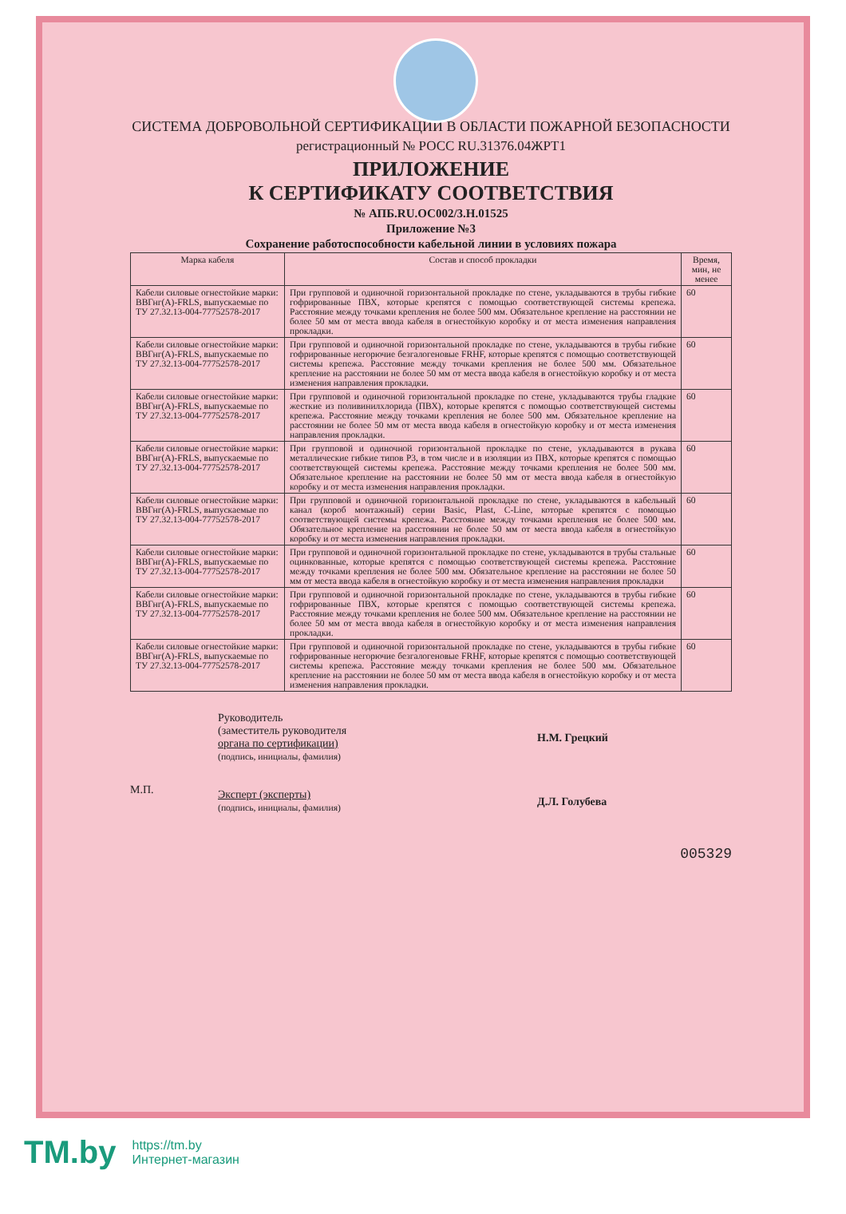СИСТЕМА ДОБРОВОЛЬНОЙ СЕРТИФИКАЦИИ В ОБЛАСТИ ПОЖАРНОЙ БЕЗОПАСНОСТИ
регистрационный № РОСС RU.31376.04ЖРТ1
ПРИЛОЖЕНИЕ
К СЕРТИФИКАТУ СООТВЕТСТВИЯ
№ АПБ.RU.ОС002/3.Н.01525
Приложение №3
Сохранение работоспособности кабельной линии в условиях пожара
| Марка кабеля | Состав и способ прокладки | Время, мин, не менее |
| --- | --- | --- |
| Кабели силовые огнестойкие марки: ВВГнг(А)-FRLS, выпускаемые по ТУ 27.32.13-004-77752578-2017 | При групповой и одиночной горизонтальной прокладке по стене, укладываются в трубы гибкие гофрированные ПВХ, которые крепятся с помощью соответствующей системы крепежа. Расстояние между точками крепления не более 500 мм. Обязательное крепление на расстоянии не более 50 мм от места ввода кабеля в огнестойкую коробку и от места изменения направления прокладки. | 60 |
| Кабели силовые огнестойкие марки: ВВГнг(А)-FRLS, выпускаемые по ТУ 27.32.13-004-77752578-2017 | При групповой и одиночной горизонтальной прокладке по стене, укладываются в трубы гибкие гофрированные негорючие безгалогеновые FRHF, которые крепятся с помощью соответствующей системы крепежа. Расстояние между точками крепления не более 500 мм. Обязательное крепление на расстоянии не более 50 мм от места ввода кабеля в огнестойкую коробку и от места изменения направления прокладки. | 60 |
| Кабели силовые огнестойкие марки: ВВГнг(А)-FRLS, выпускаемые по ТУ 27.32.13-004-77752578-2017 | При групповой и одиночной горизонтальной прокладке по стене, укладываются трубы гладкие жесткие из поливинилхлорида (ПВХ), которые крепятся с помощью соответствующей системы крепежа. Расстояние между точками крепления не более 500 мм. Обязательное крепление на расстоянии не более 50 мм от места ввода кабеля в огнестойкую коробку и от места изменения направления прокладки. | 60 |
| Кабели силовые огнестойкие марки: ВВГнг(А)-FRLS, выпускаемые по ТУ 27.32.13-004-77752578-2017 | При групповой и одиночной горизонтальной прокладке по стене, укладываются в рукава металлические гибкие типов Р3, в том числе и в изоляции из ПВХ, которые крепятся с помощью соответствующей системы крепежа. Расстояние между точками крепления не более 500 мм. Обязательное крепление на расстоянии не более 50 мм от места ввода кабеля в огнестойкую коробку и от места изменения направления прокладки. | 60 |
| Кабели силовые огнестойкие марки: ВВГнг(А)-FRLS, выпускаемые по ТУ 27.32.13-004-77752578-2017 | При групповой и одиночной горизонтальной прокладке по стене, укладываются в кабельный канал (короб монтажный) серии Basic, Plast, C-Line, которые крепятся с помощью соответствующей системы крепежа. Расстояние между точками крепления не более 500 мм. Обязательное крепление на расстоянии не более 50 мм от места ввода кабеля в огнестойкую коробку и от места изменения направления прокладки. | 60 |
| Кабели силовые огнестойкие марки: ВВГнг(А)-FRLS, выпускаемые по ТУ 27.32.13-004-77752578-2017 | При групповой и одиночной горизонтальной прокладке по стене, укладываются в трубы стальные оцинкованные, которые крепятся с помощью соответствующей системы крепежа. Расстояние между точками крепления не более 500 мм. Обязательное крепление на расстоянии не более 50 мм от места ввода кабеля в огнестойкую коробку и от места изменения направления прокладки | 60 |
| Кабели силовые огнестойкие марки: ВВГнг(А)-FRLS, выпускаемые по ТУ 27.32.13-004-77752578-2017 | При групповой и одиночной горизонтальной прокладке по стене, укладываются в трубы гибкие гофрированные ПВХ, которые крепятся с помощью соответствующей системы крепежа. Расстояние между точками крепления не более 500 мм. Обязательное крепление на расстоянии не более 50 мм от места ввода кабеля в огнестойкую коробку и от места изменения направления прокладки. | 60 |
| Кабели силовые огнестойкие марки: ВВГнг(А)-FRLS, выпускаемые по ТУ 27.32.13-004-77752578-2017 | При групповой и одиночной горизонтальной прокладке по стене, укладываются в трубы гибкие гофрированные негорючие безгалогеновые FRHF, которые крепятся с помощью соответствующей системы крепежа. Расстояние между точками крепления не более 500 мм. Обязательное крепление на расстоянии не более 50 мм от места ввода кабеля в огнестойкую коробку и от места изменения направления прокладки. | 60 |
М.П.
Руководитель
(заместитель руководителя
органа по сертификации)
(подпись, инициалы, фамилия)
Эксперт (эксперты)
(подпись, инициалы, фамилия)
Н.М. Грецкий
Д.Л. Голубева
005329
TM.by
https://tm.by
Интернет-магазин